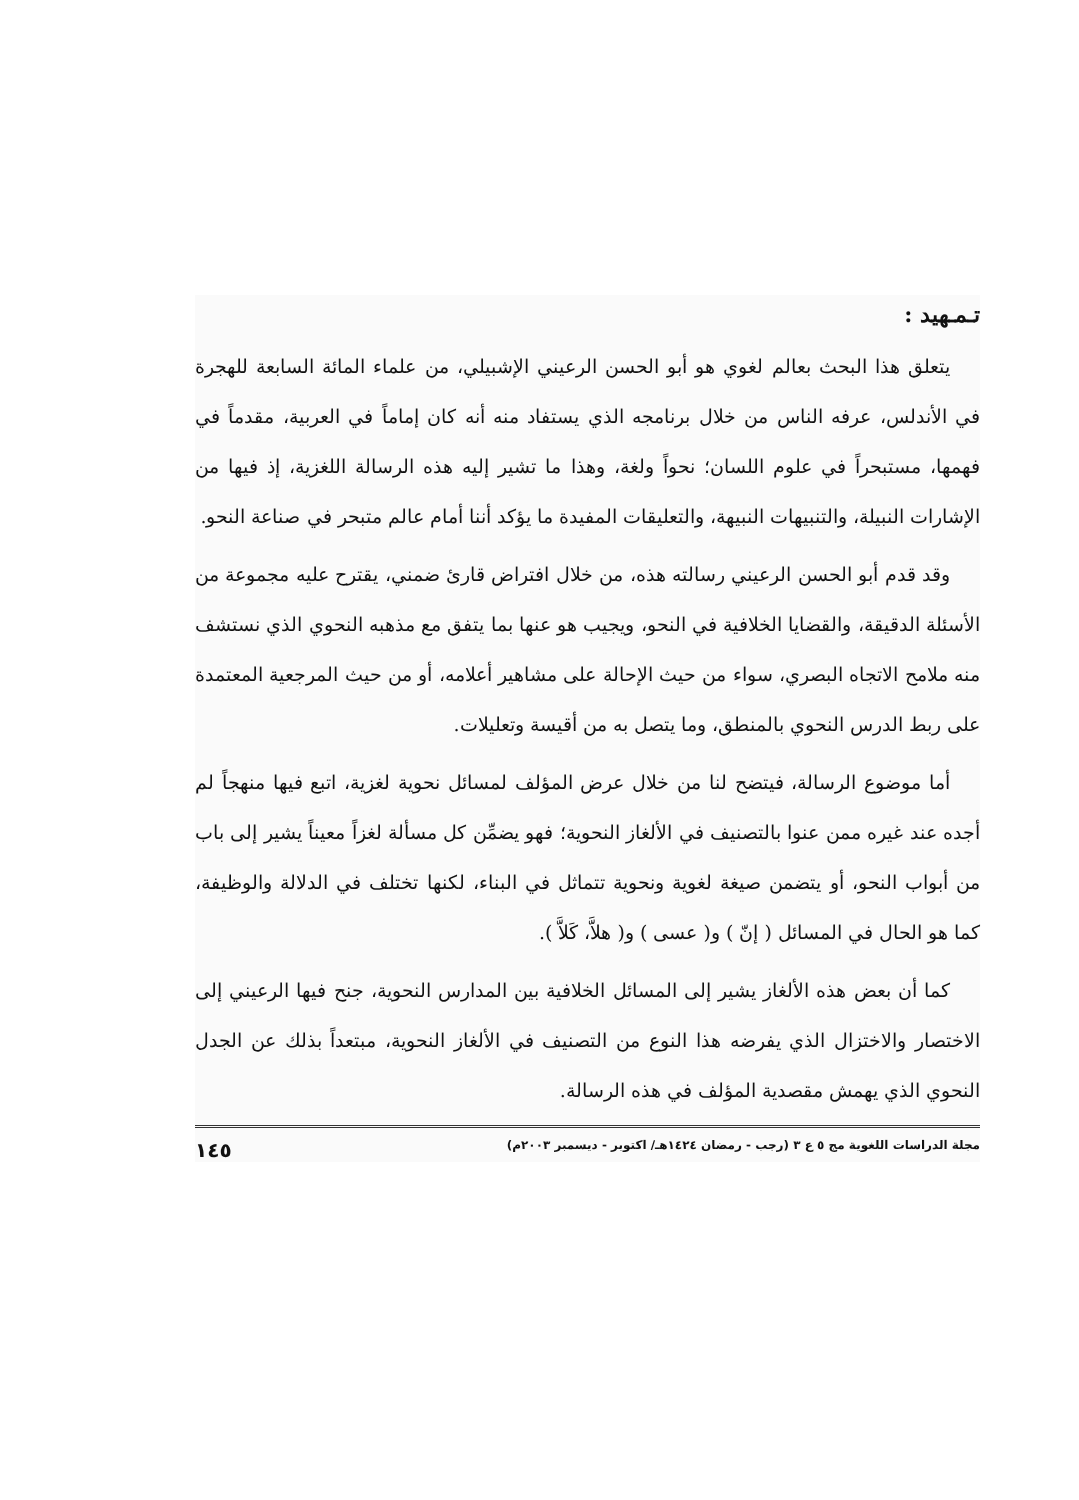تـمـهيد :
يتعلق هذا البحث بعالم لغوي هو أبو الحسن الرعيني الإشبيلي، من علماء المائة السابعة للهجرة في الأندلس، عرفه الناس من خلال برنامجه الذي يستفاد منه أنه كان إماماً في العربية، مقدماً في فهمها، مستبحراً في علوم اللسان؛ نحواً ولغة، وهذا ما تشير إليه هذه الرسالة اللغزية، إذ فيها من الإشارات النبيلة، والتنبيهات النبيهة، والتعليقات المفيدة ما يؤكد أننا أمام عالم متبحر في صناعة النحو.
وقد قدم أبو الحسن الرعيني رسالته هذه، من خلال افتراض قارئ ضمني، يقترح عليه مجموعة من الأسئلة الدقيقة، والقضايا الخلافية في النحو، ويجيب هو عنها بما يتفق مع مذهبه النحوي الذي نستشف منه ملامح الاتجاه البصري، سواء من حيث الإحالة على مشاهير أعلامه، أو من حيث المرجعية المعتمدة على ربط الدرس النحوي بالمنطق، وما يتصل به من أقيسة وتعليلات.
أما موضوع الرسالة، فيتضح لنا من خلال عرض المؤلف لمسائل نحوية لغزية، اتبع فيها منهجاً لم أجده عند غيره ممن عنوا بالتصنيف في الألغاز النحوية؛ فهو يضمِّن كل مسألة لغزاً معيناً يشير إلى باب من أبواب النحو، أو يتضمن صيغة لغوية ونحوية تتماثل في البناء، لكنها تختلف في الدلالة والوظيفة، كما هو الحال في المسائل ( إنّ ) و( عسى ) و( هلاَّ، كَلاَّ ).
كما أن بعض هذه الألغاز يشير إلى المسائل الخلافية بين المدارس النحوية، جنح فيها الرعيني إلى الاختصار والاختزال الذي يفرضه هذا النوع من التصنيف في الألغاز النحوية، مبتعداً بذلك عن الجدل النحوي الذي يهمش مقصدية المؤلف في هذه الرسالة.
مجلة الدراسات اللغوية مج ٥ ع ٣ (رجب - رمضان ١٤٢٤هـ/ اكتوبر - ديسمبر ٢٠٠٣م) ١٤٥